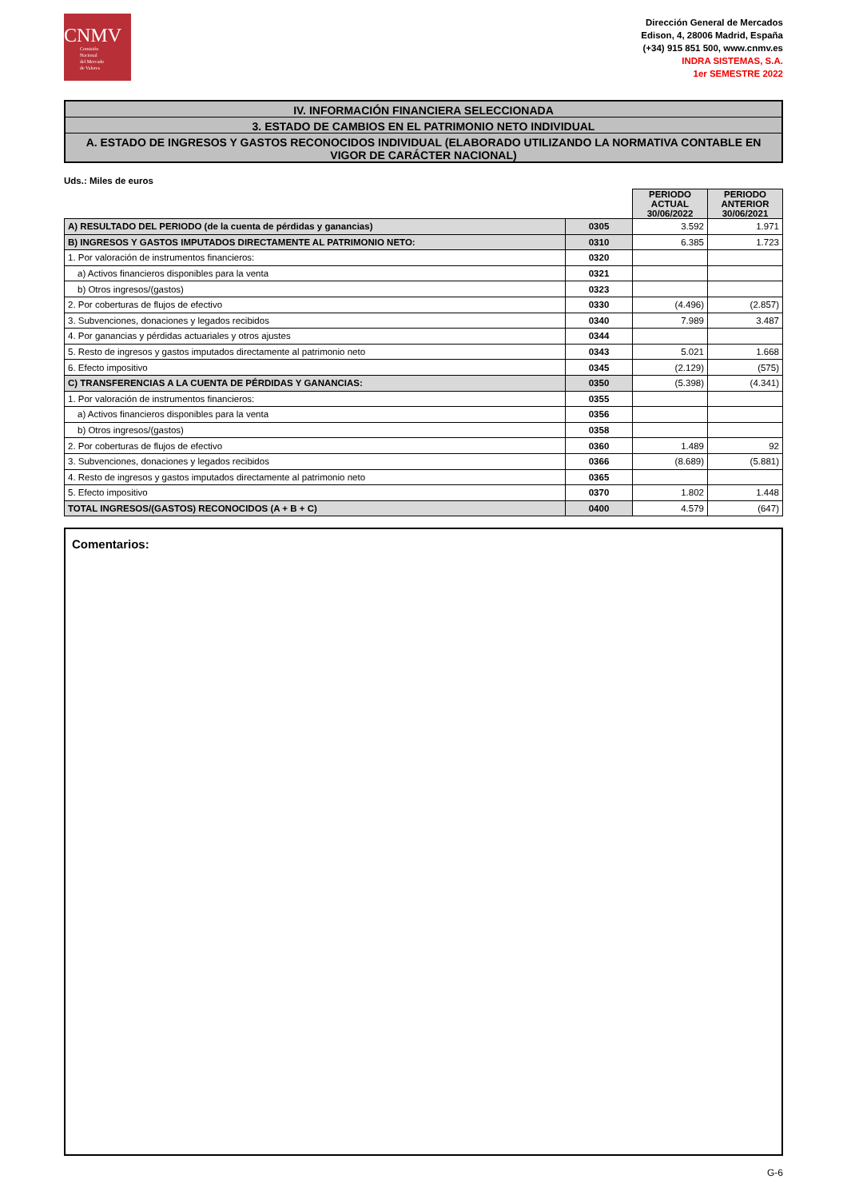CNMV
Comisión
Nacional
del Mercado
de Valores
Dirección General de Mercados
Edison, 4, 28006 Madrid, España
(+34) 915 851 500, www.cnmv.es
INDRA SISTEMAS, S.A.
1er SEMESTRE 2022
IV. INFORMACIÓN FINANCIERA SELECCIONADA
3. ESTADO DE CAMBIOS EN EL PATRIMONIO NETO INDIVIDUAL
A. ESTADO DE INGRESOS Y GASTOS RECONOCIDOS INDIVIDUAL (ELABORADO UTILIZANDO LA NORMATIVA CONTABLE EN VIGOR DE CARÁCTER NACIONAL)
Uds.: Miles de euros
| | | PERIODO ACTUAL 30/06/2022 | PERIODO ANTERIOR 30/06/2021 |
| A) RESULTADO DEL PERIODO (de la cuenta de pérdidas y ganancias) | 0305 | 3.592 | 1.971 |
| B) INGRESOS Y GASTOS IMPUTADOS DIRECTAMENTE AL PATRIMONIO NETO: | 0310 | 6.385 | 1.723 |
| 1. Por valoración de instrumentos financieros: | 0320 | | |
| a) Activos financieros disponibles para la venta | 0321 | | |
| b) Otros ingresos/(gastos) | 0323 | | |
| 2. Por coberturas de flujos de efectivo | 0330 | (4.496) | (2.857) |
| 3. Subvenciones, donaciones y legados recibidos | 0340 | 7.989 | 3.487 |
| 4. Por ganancias y pérdidas actuariales y otros ajustes | 0344 | | |
| 5. Resto de ingresos y gastos imputados directamente al patrimonio neto | 0343 | 5.021 | 1.668 |
| 6. Efecto impositivo | 0345 | (2.129) | (575) |
| C) TRANSFERENCIAS A LA CUENTA DE PÉRDIDAS Y GANANCIAS: | 0350 | (5.398) | (4.341) |
| 1. Por valoración de instrumentos financieros: | 0355 | | |
| a) Activos financieros disponibles para la venta | 0356 | | |
| b) Otros ingresos/(gastos) | 0358 | | |
| 2. Por coberturas de flujos de efectivo | 0360 | 1.489 | 92 |
| 3. Subvenciones, donaciones y legados recibidos | 0366 | (8.689) | (5.881) |
| 4. Resto de ingresos y gastos imputados directamente al patrimonio neto | 0365 | | |
| 5. Efecto impositivo | 0370 | 1.802 | 1.448 |
| TOTAL INGRESOS/(GASTOS) RECONOCIDOS (A + B + C) | 0400 | 4.579 | (647) |
Comentarios:
G-6